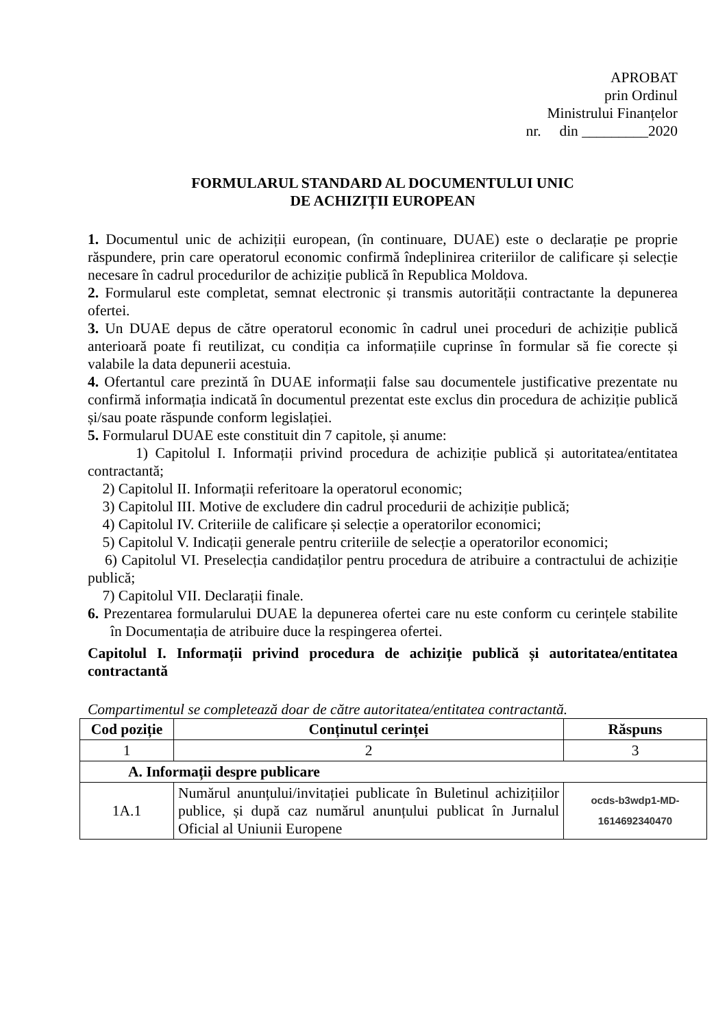APROBAT
prin Ordinul
Ministrului Finanțelor
nr. din _________2020
FORMULARUL STANDARD AL DOCUMENTULUI UNIC
DE ACHIZIȚII EUROPEAN
1. Documentul unic de achiziții european, (în continuare, DUAE) este o declarație pe proprie răspundere, prin care operatorul economic confirmă îndeplinirea criteriilor de calificare și selecție necesare în cadrul procedurilor de achiziție publică în Republica Moldova.
2. Formularul este completat, semnat electronic și transmis autorității contractante la depunerea ofertei.
3. Un DUAE depus de către operatorul economic în cadrul unei proceduri de achiziție publică anterioară poate fi reutilizat, cu condiția ca informațiile cuprinse în formular să fie corecte și valabile la data depunerii acestuia.
4. Ofertantul care prezintă în DUAE informații false sau documentele justificative prezentate nu confirmă informația indicată în documentul prezentat este exclus din procedura de achiziție publică și/sau poate răspunde conform legislației.
5. Formularul DUAE este constituit din 7 capitole, și anume:
1) Capitolul I. Informații privind procedura de achiziție publică și autoritatea/entitatea contractantă;
2) Capitolul II. Informații referitoare la operatorul economic;
3) Capitolul III. Motive de excludere din cadrul procedurii de achiziție publică;
4) Capitolul IV. Criteriile de calificare și selecție a operatorilor economici;
5) Capitolul V. Indicații generale pentru criteriile de selecție a operatorilor economici;
6) Capitolul VI. Preselecția candidaților pentru procedura de atribuire a contractului de achiziție publică;
7) Capitolul VII. Declarații finale.
6. Prezentarea formularului DUAE la depunerea ofertei care nu este conform cu cerințele stabilite în Documentația de atribuire duce la respingerea ofertei.
Capitolul I. Informații privind procedura de achiziție publică și autoritatea/entitatea contractantă
Compartimentul se completează doar de către autoritatea/entitatea contractantă.
| Cod poziție | Conținutul cerinței | Răspuns |
| --- | --- | --- |
| 1 | 2 | 3 |
| A. Informații despre publicare | | |
| 1A.1 | Numărul anunțului/invitației publicate în Buletinul achizițiilor publice, și după caz numărul anunțului publicat în Jurnalul Oficial al Uniunii Europene | ocds-b3wdp1-MD- 1614692340470 |